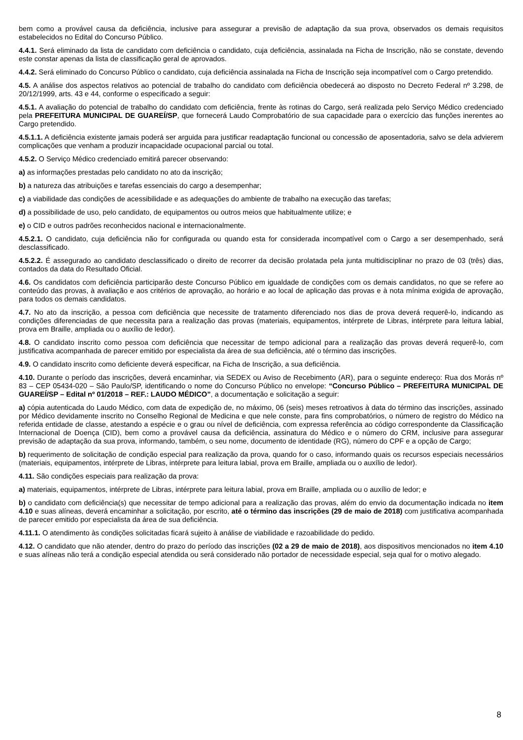bem como a provável causa da deficiência, inclusive para assegurar a previsão de adaptação da sua prova, observados os demais requisitos estabelecidos no Edital do Concurso Público.
4.4.1. Será eliminado da lista de candidato com deficiência o candidato, cuja deficiência, assinalada na Ficha de Inscrição, não se constate, devendo este constar apenas da lista de classificação geral de aprovados.
4.4.2. Será eliminado do Concurso Público o candidato, cuja deficiência assinalada na Ficha de Inscrição seja incompatível com o Cargo pretendido.
4.5. A análise dos aspectos relativos ao potencial de trabalho do candidato com deficiência obedecerá ao disposto no Decreto Federal nº 3.298, de 20/12/1999, arts. 43 e 44, conforme o especificado a seguir:
4.5.1. A avaliação do potencial de trabalho do candidato com deficiência, frente às rotinas do Cargo, será realizada pelo Serviço Médico credenciado pela PREFEITURA MUNICIPAL DE GUAREÍ/SP, que fornecerá Laudo Comprobatório de sua capacidade para o exercício das funções inerentes ao Cargo pretendido.
4.5.1.1. A deficiência existente jamais poderá ser arguida para justificar readaptação funcional ou concessão de aposentadoria, salvo se dela advierem complicações que venham a produzir incapacidade ocupacional parcial ou total.
4.5.2. O Serviço Médico credenciado emitirá parecer observando:
a) as informações prestadas pelo candidato no ato da inscrição;
b) a natureza das atribuições e tarefas essenciais do cargo a desempenhar;
c) a viabilidade das condições de acessibilidade e as adequações do ambiente de trabalho na execução das tarefas;
d) a possibilidade de uso, pelo candidato, de equipamentos ou outros meios que habitualmente utilize; e
e) o CID e outros padrões reconhecidos nacional e internacionalmente.
4.5.2.1. O candidato, cuja deficiência não for configurada ou quando esta for considerada incompatível com o Cargo a ser desempenhado, será desclassificado.
4.5.2.2. É assegurado ao candidato desclassificado o direito de recorrer da decisão prolatada pela junta multidisciplinar no prazo de 03 (três) dias, contados da data do Resultado Oficial.
4.6. Os candidatos com deficiência participarão deste Concurso Público em igualdade de condições com os demais candidatos, no que se refere ao conteúdo das provas, à avaliação e aos critérios de aprovação, ao horário e ao local de aplicação das provas e à nota mínima exigida de aprovação, para todos os demais candidatos.
4.7. No ato da inscrição, a pessoa com deficiência que necessite de tratamento diferenciado nos dias de prova deverá requerê-lo, indicando as condições diferenciadas de que necessita para a realização das provas (materiais, equipamentos, intérprete de Libras, intérprete para leitura labial, prova em Braille, ampliada ou o auxílio de ledor).
4.8. O candidato inscrito como pessoa com deficiência que necessitar de tempo adicional para a realização das provas deverá requerê-lo, com justificativa acompanhada de parecer emitido por especialista da área de sua deficiência, até o término das inscrições.
4.9. O candidato inscrito como deficiente deverá especificar, na Ficha de Inscrição, a sua deficiência.
4.10. Durante o período das inscrições, deverá encaminhar, via SEDEX ou Aviso de Recebimento (AR), para o seguinte endereço: Rua dos Morás nº 83 – CEP 05434-020 – São Paulo/SP, identificando o nome do Concurso Público no envelope: “Concurso Público – PREFEITURA MUNICIPAL DE GUAREÍ/SP – Edital nº 01/2018 – REF.: LAUDO MÉDICO”, a documentação e solicitação a seguir:
a) cópia autenticada do Laudo Médico, com data de expedição de, no máximo, 06 (seis) meses retroativos à data do término das inscrições, assinado por Médico devidamente inscrito no Conselho Regional de Medicina e que nele conste, para fins comprobatórios, o número de registro do Médico na referida entidade de classe, atestando a espécie e o grau ou nível de deficiência, com expressa referência ao código correspondente da Classificação Internacional de Doença (CID), bem como a provável causa da deficiência, assinatura do Médico e o número do CRM, inclusive para assegurar previsão de adaptação da sua prova, informando, também, o seu nome, documento de identidade (RG), número do CPF e a opção de Cargo;
b) requerimento de solicitação de condição especial para realização da prova, quando for o caso, informando quais os recursos especiais necessários (materiais, equipamentos, intérprete de Libras, intérprete para leitura labial, prova em Braille, ampliada ou o auxílio de ledor).
4.11. São condições especiais para realização da prova:
a) materiais, equipamentos, intérprete de Libras, intérprete para leitura labial, prova em Braille, ampliada ou o auxílio de ledor; e
b) o candidato com deficiência(s) que necessitar de tempo adicional para a realização das provas, além do envio da documentação indicada no item 4.10 e suas alíneas, deverá encaminhar a solicitação, por escrito, até o término das inscrições (29 de maio de 2018) com justificativa acompanhada de parecer emitido por especialista da área de sua deficiência.
4.11.1. O atendimento às condições solicitadas ficará sujeito à análise de viabilidade e razoabilidade do pedido.
4.12. O candidato que não atender, dentro do prazo do período das inscrições (02 a 29 de maio de 2018), aos dispositivos mencionados no item 4.10 e suas alíneas não terá a condição especial atendida ou será considerado não portador de necessidade especial, seja qual for o motivo alegado.
8